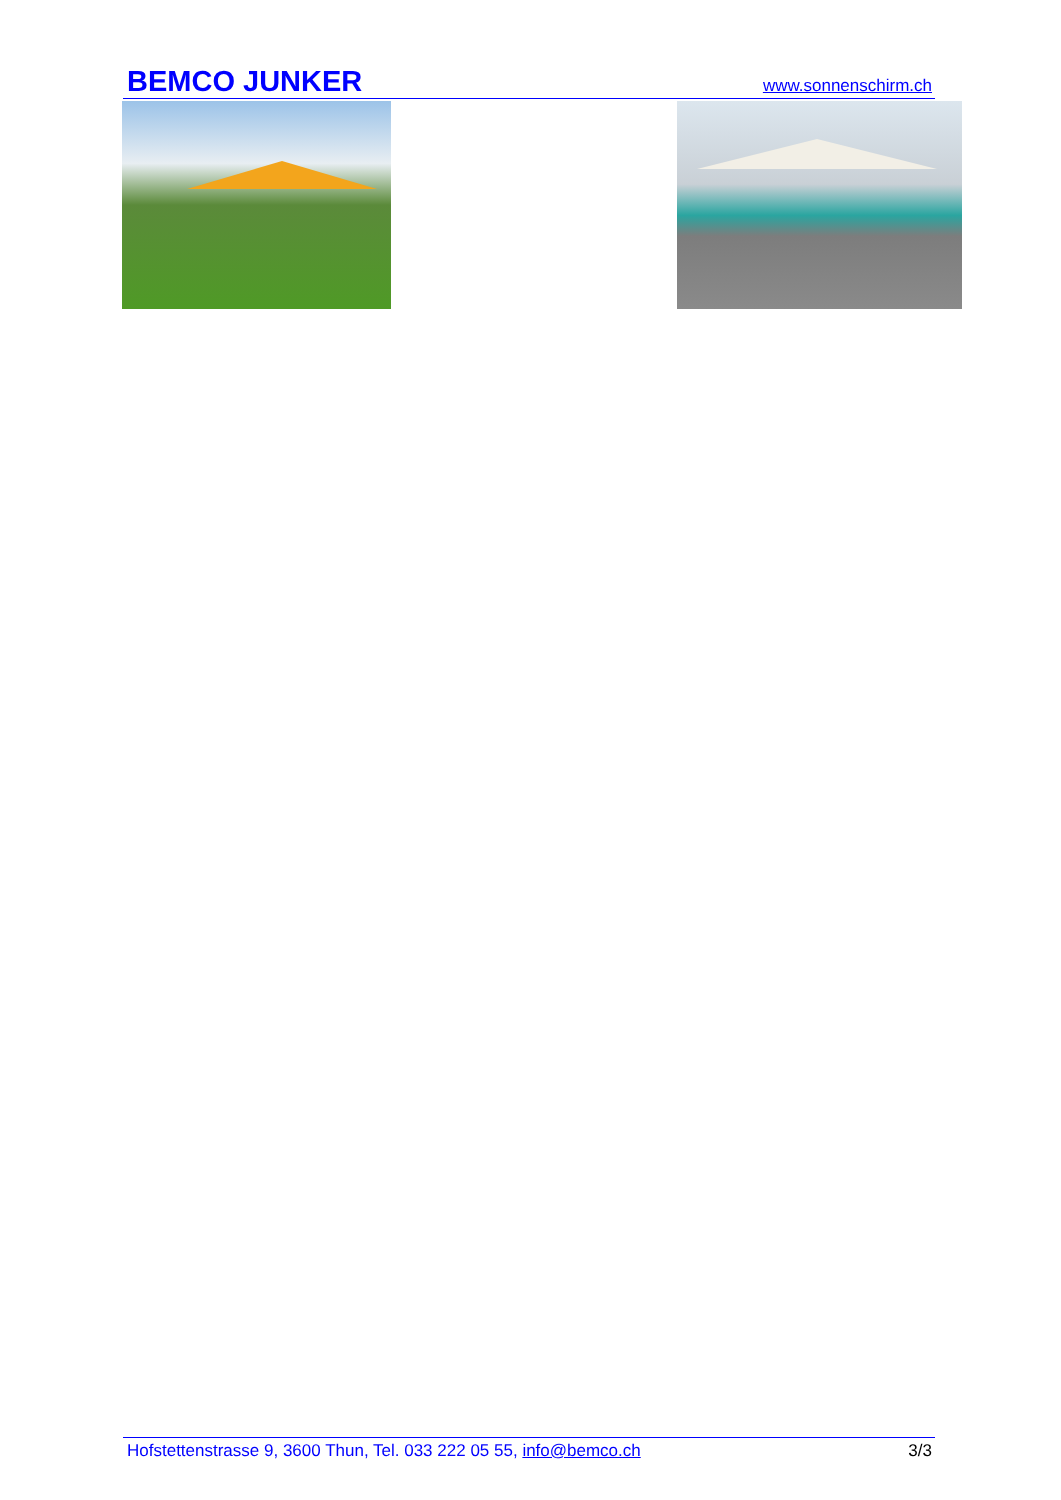BEMCO JUNKER www.sonnenschirm.ch
Hofstettenstrasse 9, 3600 Thun, Tel. 033 222 05 55, info@bemco.ch 3/3